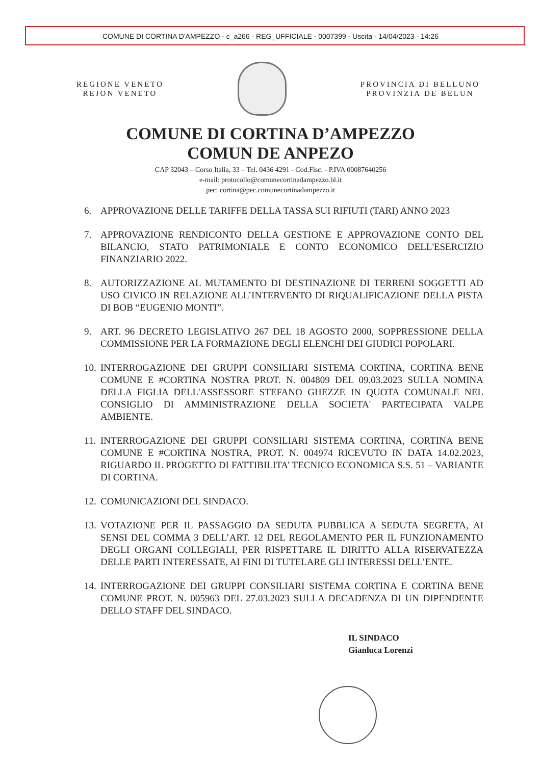COMUNE DI CORTINA D'AMPEZZO - c_a266 - REG_UFFICIALE - 0007399 - Uscita - 14/04/2023 - 14:26
REGIONE VENETO
REJON VENETO
PROVINCIA DI BELLUNO
PROVINZIA DE BELUN
COMUNE DI CORTINA D’AMPEZZO
COMUN DE ANPEZO
CAP 32043 – Corso Italia, 33 – Tel. 0436 4291 - Cod.Fisc. - P.IVA 00087640256
e-mail: protocollo@comunecortinadampezzo.bl.it
pec: cortina@pec.comunecortinadampezzo.it
6. APPROVAZIONE DELLE TARIFFE DELLA TASSA SUI RIFIUTI (TARI) ANNO 2023
7. APPROVAZIONE RENDICONTO DELLA GESTIONE E APPROVAZIONE CONTO DEL BILANCIO, STATO PATRIMONIALE E CONTO ECONOMICO DELL'ESERCIZIO FINANZIARIO 2022.
8. AUTORIZZAZIONE AL MUTAMENTO DI DESTINAZIONE DI TERRENI SOGGETTI AD USO CIVICO IN RELAZIONE ALL’INTERVENTO DI RIQUALIFICAZIONE DELLA PISTA DI BOB “EUGENIO MONTI”.
9. ART. 96 DECRETO LEGISLATIVO 267 DEL 18 AGOSTO 2000, SOPPRESSIONE DELLA COMMISSIONE PER LA FORMAZIONE DEGLI ELENCHI DEI GIUDICI POPOLARI.
10. INTERROGAZIONE DEI GRUPPI CONSILIARI SISTEMA CORTINA, CORTINA BENE COMUNE E #CORTINA NOSTRA PROT. N. 004809 DEL 09.03.2023 SULLA NOMINA DELLA FIGLIA DELL'ASSESSORE STEFANO GHEZZE IN QUOTA COMUNALE NEL CONSIGLIO DI AMMINISTRAZIONE DELLA SOCIETA' PARTECIPATA VALPE AMBIENTE.
11. INTERROGAZIONE DEI GRUPPI CONSILIARI SISTEMA CORTINA, CORTINA BENE COMUNE E #CORTINA NOSTRA, PROT. N. 004974 RICEVUTO IN DATA 14.02.2023, RIGUARDO IL PROGETTO DI FATTIBILITA’ TECNICO ECONOMICA S.S. 51 – VARIANTE DI CORTINA.
12. COMUNICAZIONI DEL SINDACO.
13. VOTAZIONE PER IL PASSAGGIO DA SEDUTA PUBBLICA A SEDUTA SEGRETA, AI SENSI DEL COMMA 3 DELL’ART. 12 DEL REGOLAMENTO PER IL FUNZIONAMENTO DEGLI ORGANI COLLEGIALI, PER RISPETTARE IL DIRITTO ALLA RISERVATEZZA DELLE PARTI INTERESSATE, AI FINI DI TUTELARE GLI INTERESSI DELL’ENTE.
14. INTERROGAZIONE DEI GRUPPI CONSILIARI SISTEMA CORTINA E CORTINA BENE COMUNE PROT. N. 005963 DEL 27.03.2023 SULLA DECADENZA DI UN DIPENDENTE DELLO STAFF DEL SINDACO.
IL SINDACO
Gianluca Lorenzi